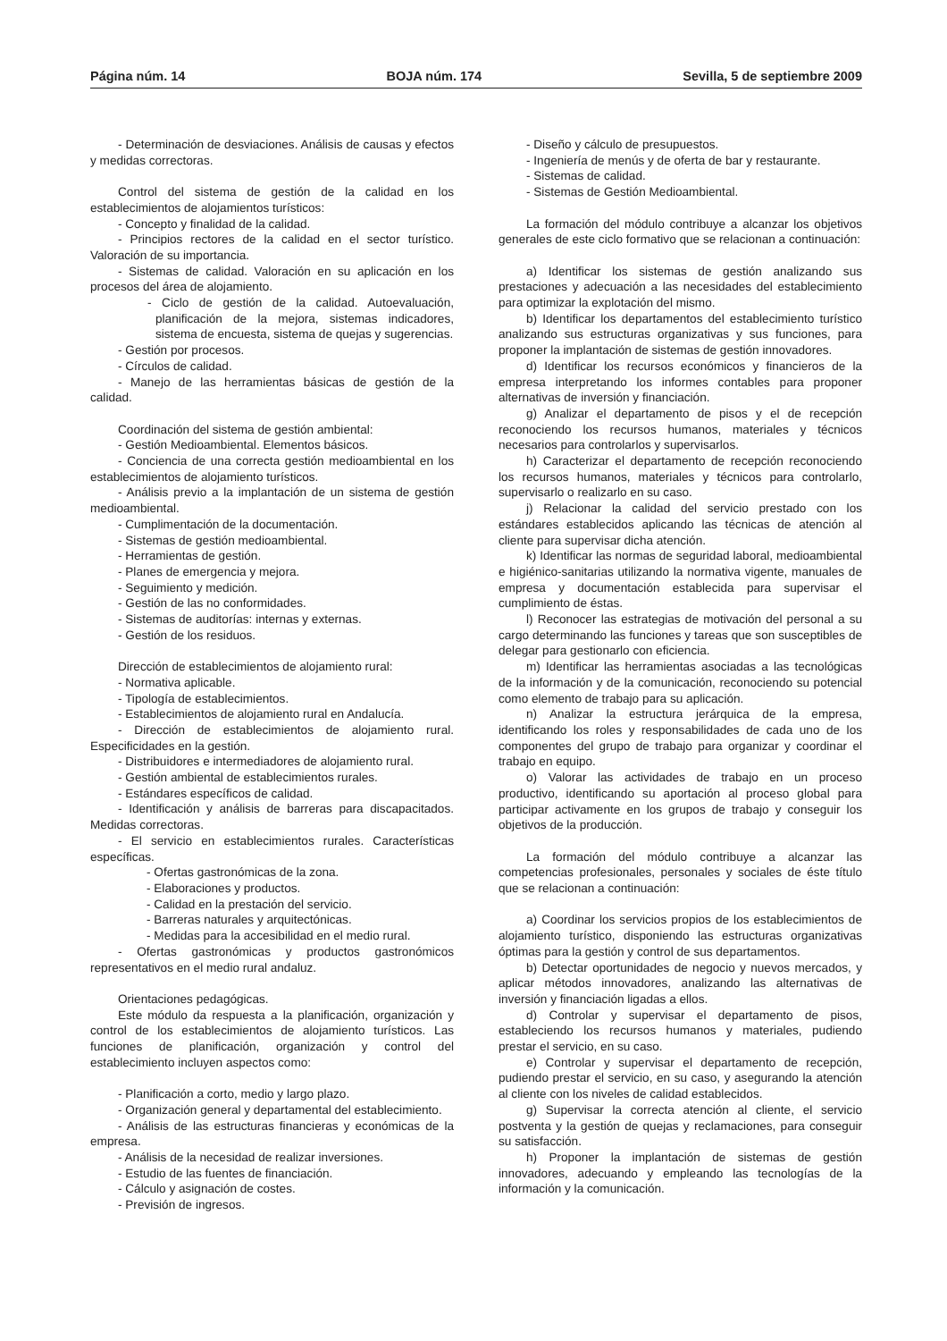Página núm. 14 BOJA núm. 174 Sevilla, 5 de septiembre 2009
- Determinación de desviaciones. Análisis de causas y efectos y medidas correctoras.
Control del sistema de gestión de la calidad en los establecimientos de alojamientos turísticos:
- Concepto y finalidad de la calidad.
- Principios rectores de la calidad en el sector turístico. Valoración de su importancia.
- Sistemas de calidad. Valoración en su aplicación en los procesos del área de alojamiento.
- Ciclo de gestión de la calidad. Autoevaluación, planificación de la mejora, sistemas indicadores, sistema de encuesta, sistema de quejas y sugerencias.
- Gestión por procesos.
- Círculos de calidad.
- Manejo de las herramientas básicas de gestión de la calidad.
Coordinación del sistema de gestión ambiental:
- Gestión Medioambiental. Elementos básicos.
- Conciencia de una correcta gestión medioambiental en los establecimientos de alojamiento turísticos.
- Análisis previo a la implantación de un sistema de gestión medioambiental.
- Cumplimentación de la documentación.
- Sistemas de gestión medioambiental.
- Herramientas de gestión.
- Planes de emergencia y mejora.
- Seguimiento y medición.
- Gestión de las no conformidades.
- Sistemas de auditorías: internas y externas.
- Gestión de los residuos.
Dirección de establecimientos de alojamiento rural:
- Normativa aplicable.
- Tipología de establecimientos.
- Establecimientos de alojamiento rural en Andalucía.
- Dirección de establecimientos de alojamiento rural. Especificidades en la gestión.
- Distribuidores e intermediadores de alojamiento rural.
- Gestión ambiental de establecimientos rurales.
- Estándares específicos de calidad.
- Identificación y análisis de barreras para discapacitados. Medidas correctoras.
- El servicio en establecimientos rurales. Características específicas.
- Ofertas gastronómicas de la zona.
- Elaboraciones y productos.
- Calidad en la prestación del servicio.
- Barreras naturales y arquitectónicas.
- Medidas para la accesibilidad en el medio rural.
- Ofertas gastronómicas y productos gastronómicos representativos en el medio rural andaluz.
Orientaciones pedagógicas.
Este módulo da respuesta a la planificación, organización y control de los establecimientos de alojamiento turísticos. Las funciones de planificación, organización y control del establecimiento incluyen aspectos como:
- Planificación a corto, medio y largo plazo.
- Organización general y departamental del establecimiento.
- Análisis de las estructuras financieras y económicas de la empresa.
- Análisis de la necesidad de realizar inversiones.
- Estudio de las fuentes de financiación.
- Cálculo y asignación de costes.
- Previsión de ingresos.
- Diseño y cálculo de presupuestos.
- Ingeniería de menús y de oferta de bar y restaurante.
- Sistemas de calidad.
- Sistemas de Gestión Medioambiental.
La formación del módulo contribuye a alcanzar los objetivos generales de este ciclo formativo que se relacionan a continuación:
a) Identificar los sistemas de gestión analizando sus prestaciones y adecuación a las necesidades del establecimiento para optimizar la explotación del mismo.
b) Identificar los departamentos del establecimiento turístico analizando sus estructuras organizativas y sus funciones, para proponer la implantación de sistemas de gestión innovadores.
d) Identificar los recursos económicos y financieros de la empresa interpretando los informes contables para proponer alternativas de inversión y financiación.
g) Analizar el departamento de pisos y el de recepción reconociendo los recursos humanos, materiales y técnicos necesarios para controlarlos y supervisarlos.
h) Caracterizar el departamento de recepción reconociendo los recursos humanos, materiales y técnicos para controlarlo, supervisarlo o realizarlo en su caso.
j) Relacionar la calidad del servicio prestado con los estándares establecidos aplicando las técnicas de atención al cliente para supervisar dicha atención.
k) Identificar las normas de seguridad laboral, medioambiental e higiénico-sanitarias utilizando la normativa vigente, manuales de empresa y documentación establecida para supervisar el cumplimiento de éstas.
l) Reconocer las estrategias de motivación del personal a su cargo determinando las funciones y tareas que son susceptibles de delegar para gestionarlo con eficiencia.
m) Identificar las herramientas asociadas a las tecnológicas de la información y de la comunicación, reconociendo su potencial como elemento de trabajo para su aplicación.
n) Analizar la estructura jerárquica de la empresa, identificando los roles y responsabilidades de cada uno de los componentes del grupo de trabajo para organizar y coordinar el trabajo en equipo.
o) Valorar las actividades de trabajo en un proceso productivo, identificando su aportación al proceso global para participar activamente en los grupos de trabajo y conseguir los objetivos de la producción.
La formación del módulo contribuye a alcanzar las competencias profesionales, personales y sociales de éste título que se relacionan a continuación:
a) Coordinar los servicios propios de los establecimientos de alojamiento turístico, disponiendo las estructuras organizativas óptimas para la gestión y control de sus departamentos.
b) Detectar oportunidades de negocio y nuevos mercados, y aplicar métodos innovadores, analizando las alternativas de inversión y financiación ligadas a ellos.
d) Controlar y supervisar el departamento de pisos, estableciendo los recursos humanos y materiales, pudiendo prestar el servicio, en su caso.
e) Controlar y supervisar el departamento de recepción, pudiendo prestar el servicio, en su caso, y asegurando la atención al cliente con los niveles de calidad establecidos.
g) Supervisar la correcta atención al cliente, el servicio postventa y la gestión de quejas y reclamaciones, para conseguir su satisfacción.
h) Proponer la implantación de sistemas de gestión innovadores, adecuando y empleando las tecnologías de la información y la comunicación.